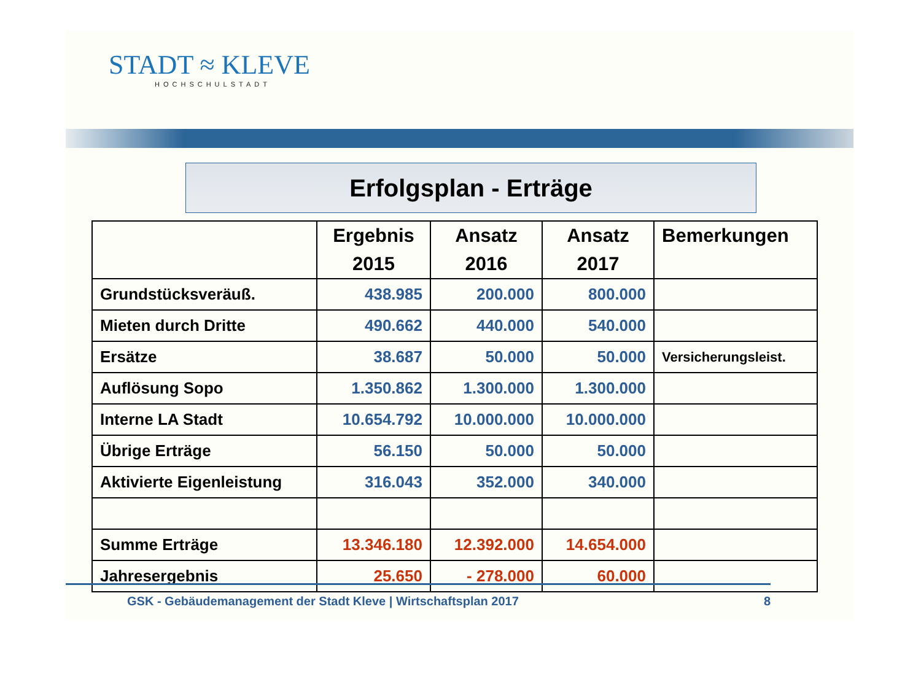STADT ≈ KLEVE
HOCHSCHULSTADT
Erfolgsplan - Erträge
| | Ergebnis 2015 | Ansatz 2016 | Ansatz 2017 | Bemerkungen |
| --- | --- | --- | --- | --- |
| Grundstücksveräuß. | 438.985 | 200.000 | 800.000 | |
| Mieten durch Dritte | 490.662 | 440.000 | 540.000 | |
| Ersätze | 38.687 | 50.000 | 50.000 | Versicherungsleist. |
| Auflösung Sopo | 1.350.862 | 1.300.000 | 1.300.000 | |
| Interne LA Stadt | 10.654.792 | 10.000.000 | 10.000.000 | |
| Übrige Erträge | 56.150 | 50.000 | 50.000 | |
| Aktivierte Eigenleistung | 316.043 | 352.000 | 340.000 | |
| Summe Erträge | 13.346.180 | 12.392.000 | 14.654.000 | |
| Jahresergebnis | 25.650 | - 278.000 | 60.000 | |
GSK - Gebäudemanagement der Stadt Kleve | Wirtschaftsplan 2017 8